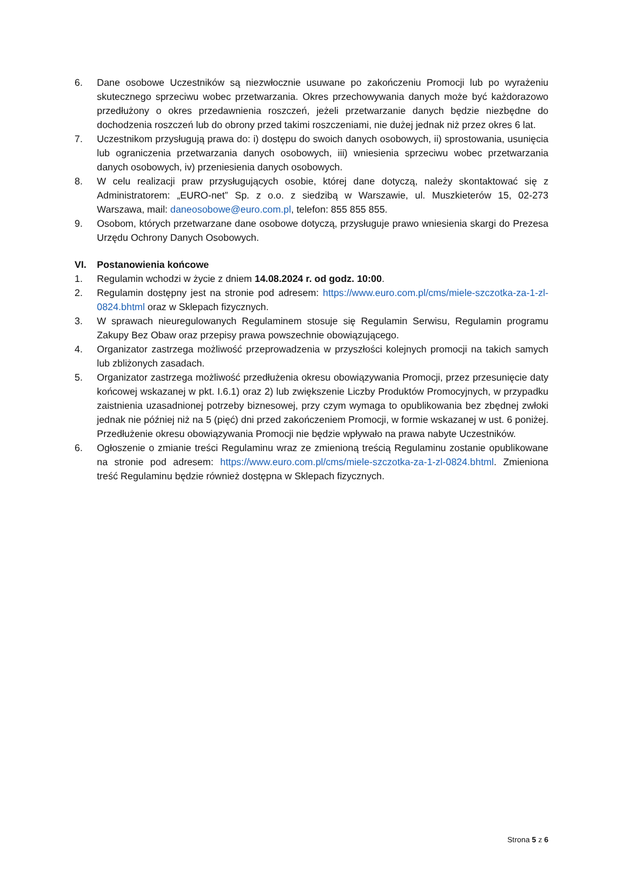6. Dane osobowe Uczestników są niezwłocznie usuwane po zakończeniu Promocji lub po wyrażeniu skutecznego sprzeciwu wobec przetwarzania. Okres przechowywania danych może być każdorazowo przedłużony o okres przedawnienia roszczeń, jeżeli przetwarzanie danych będzie niezbędne do dochodzenia roszczeń lub do obrony przed takimi roszczeniami, nie dużej jednak niż przez okres 6 lat.
7. Uczestnikom przysługują prawa do: i) dostępu do swoich danych osobowych, ii) sprostowania, usunięcia lub ograniczenia przetwarzania danych osobowych, iii) wniesienia sprzeciwu wobec przetwarzania danych osobowych, iv) przeniesienia danych osobowych.
8. W celu realizacji praw przysługujących osobie, której dane dotyczą, należy skontaktować się z Administratorem: „EURO-net” Sp. z o.o. z siedzibą w Warszawie, ul. Muszkieterów 15, 02-273 Warszawa, mail: daneosobowe@euro.com.pl, telefon: 855 855 855.
9. Osobom, których przetwarzane dane osobowe dotyczą, przysługuje prawo wniesienia skargi do Prezesa Urzędu Ochrony Danych Osobowych.
VI. Postanowienia końcowe
1. Regulamin wchodzi w życie z dniem 14.08.2024 r. od godz. 10:00.
2. Regulamin dostępny jest na stronie pod adresem: https://www.euro.com.pl/cms/miele-szczotka-za-1-zl-0824.bhtml oraz w Sklepach fizycznych.
3. W sprawach nieuregulowanych Regulaminem stosuje się Regulamin Serwisu, Regulamin programu Zakupy Bez Obaw oraz przepisy prawa powszechnie obowiązującego.
4. Organizator zastrzega możliwość przeprowadzenia w przyszłości kolejnych promocji na takich samych lub zbliżonych zasadach.
5. Organizator zastrzega możliwość przedłużenia okresu obowiązywania Promocji, przez przesunięcie daty końcowej wskazanej w pkt. I.6.1) oraz 2) lub zwiększenie Liczby Produktów Promocyjnych, w przypadku zaistnienia uzasadnionej potrzeby biznesowej, przy czym wymaga to opublikowania bez zbędnej zwłoki jednak nie później niż na 5 (pięć) dni przed zakończeniem Promocji, w formie wskazanej w ust. 6 poniżej. Przedłużenie okresu obowiązywania Promocji nie będzie wpływało na prawa nabyte Uczestników.
6. Ogłoszenie o zmianie treści Regulaminu wraz ze zmienioną treścią Regulaminu zostanie opublikowane na stronie pod adresem: https://www.euro.com.pl/cms/miele-szczotka-za-1-zl-0824.bhtml. Zmieniona treść Regulaminu będzie również dostępna w Sklepach fizycznych.
Strona 5 z 6